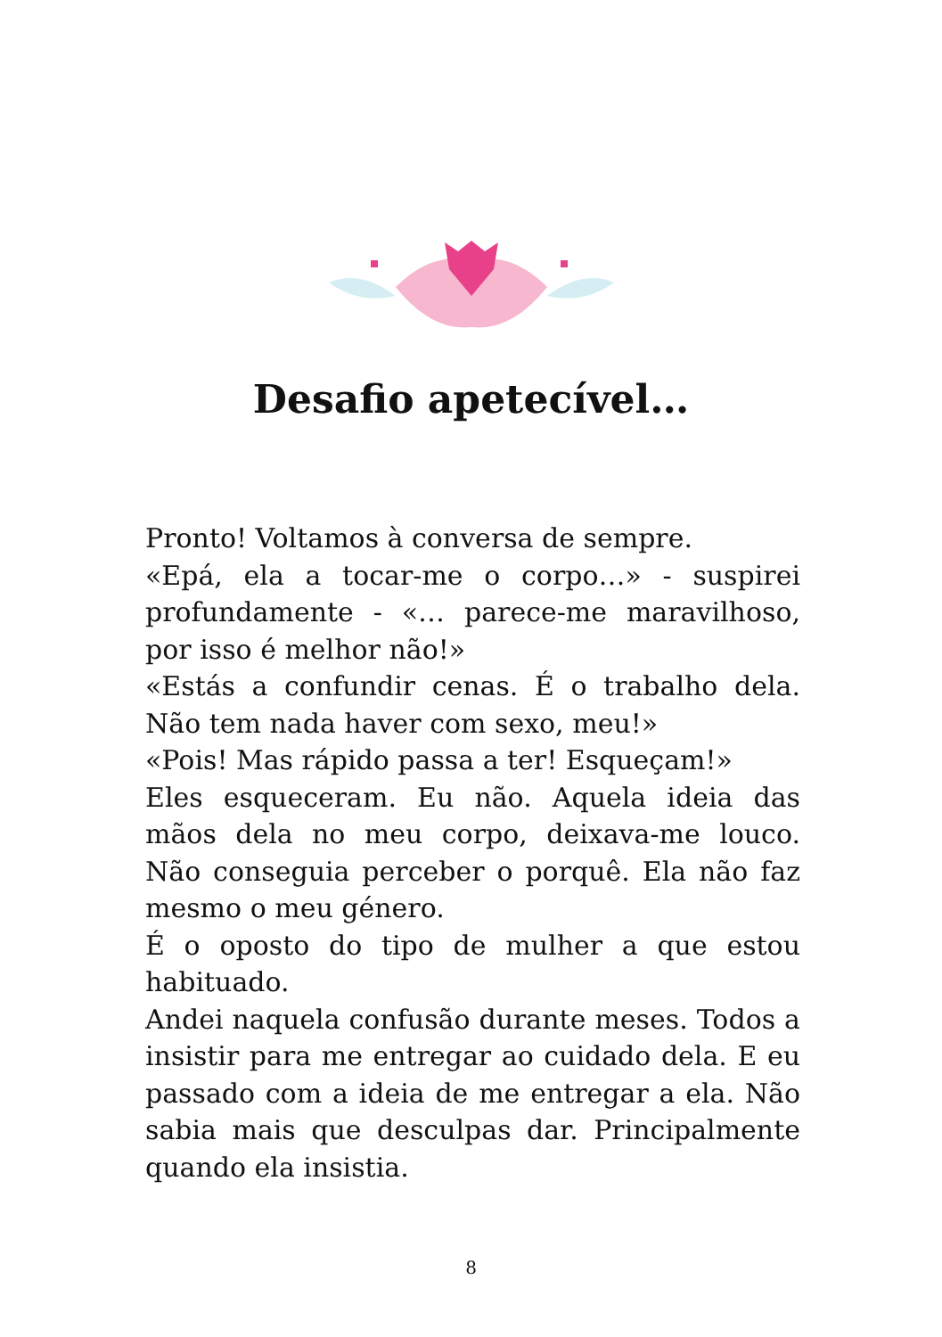Desafio apetecível…
Pronto! Voltamos à conversa de sempre.
«Epá, ela a tocar-me o corpo…» - suspirei profundamente - «… parece-me maravilhoso, por isso é melhor não!»
«Estás a confundir cenas. É o trabalho dela. Não tem nada haver com sexo, meu!»
«Pois! Mas rápido passa a ter! Esqueçam!»
Eles esqueceram. Eu não. Aquela ideia das mãos dela no meu corpo, deixava-me louco. Não conseguia perceber o porquê. Ela não faz mesmo o meu género.
É o oposto do tipo de mulher a que estou habituado.
Andei naquela confusão durante meses. Todos a insistir para me entregar ao cuidado dela. E eu passado com a ideia de me entregar a ela. Não sabia mais que desculpas dar. Principalmente quando ela insistia.
8